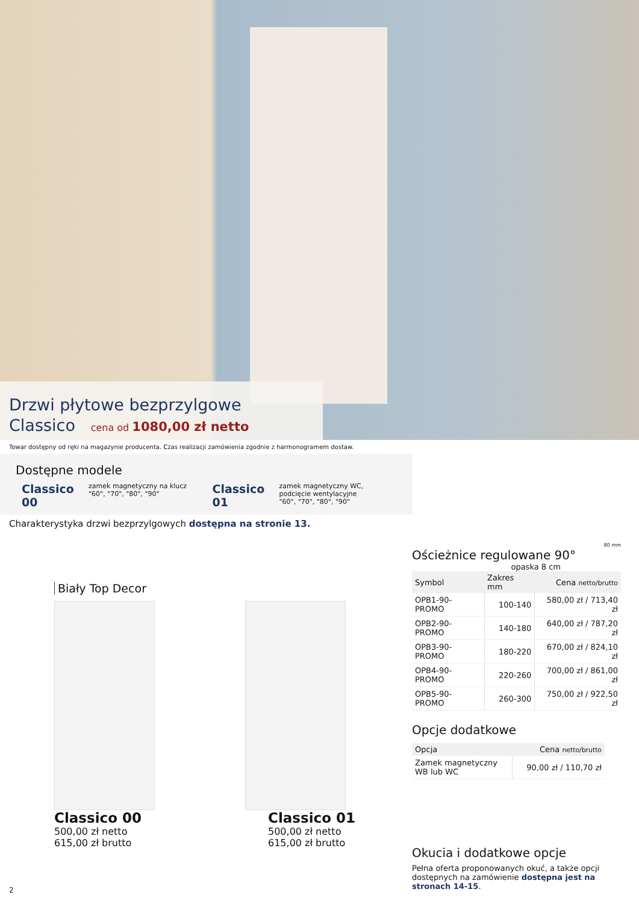Drzwi płytowe bezprzylgowe
Classico cena od 1080,00 zł netto
Towar dostępny od ręki na magazynie producenta. Czas realizacji zamówienia zgodnie z harmonogramem dostaw.
Dostępne modele
Classico 00
zamek magnetyczny na klucz
"60", "70", "80", "90"
Classico 01
zamek magnetyczny WC,
podcięcie wentylacyjne
"60", "70", "80", "90"
Charakterystyka drzwi bezprzylgowych dostępna na stronie 13.
Biały Top Decor
Classico 00
500,00 zł netto
615,00 zł brutto
Classico 01
500,00 zł netto
615,00 zł brutto
80 mm
Ościeżnice regulowane 90°
opaska 8 cm
| Symbol | Zakres mm | Cena netto/brutto |
| --- | --- | --- |
| OPB1-90-PROMO | 100-140 | 580,00 zł / 713,40 zł |
| OPB2-90-PROMO | 140-180 | 640,00 zł / 787,20 zł |
| OPB3-90-PROMO | 180-220 | 670,00 zł / 824,10 zł |
| OPB4-90-PROMO | 220-260 | 700,00 zł / 861,00 zł |
| OPB5-90-PROMO | 260-300 | 750,00 zł / 922,50 zł |
Opcje dodatkowe
| Opcja | Cena netto/brutto |
| --- | --- |
| Zamek magnetyczny WB lub WC | 90,00 zł / 110,70 zł |
Okucia i dodatkowe opcje
Pełna oferta proponowanych okuć, a także opcji dostępnych na zamówienie dostępna jest na stronach 14-15.
2